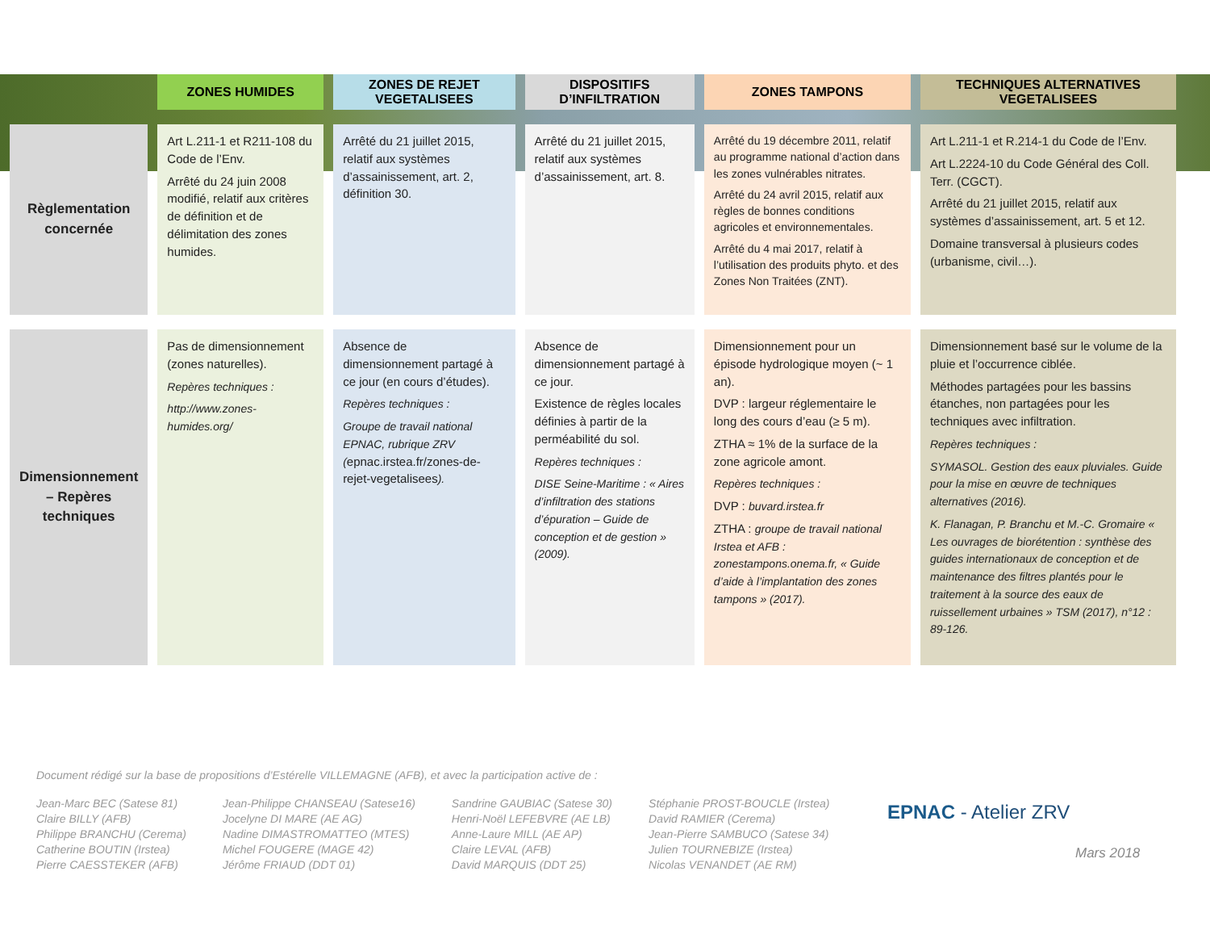| | ZONES HUMIDES | ZONES DE REJET VEGETALISEES | DISPOSITIFS D’INFILTRATION | ZONES TAMPONS | TECHNIQUES ALTERNATIVES VEGETALISEES |
| --- | --- | --- | --- | --- | --- |
| Règlementation concernée | Art L.211-1 et R211-108 du Code de l’Env. Arrêté du 24 juin 2008 modifié, relatif aux critères de définition et de délimitation des zones humides. | Arrêté du 21 juillet 2015, relatif aux systèmes d’assainissement, art. 2, définition 30. | Arrêté du 21 juillet 2015, relatif aux systèmes d’assainissement, art. 8. | Arrêté du 19 décembre 2011, relatif au programme national d’action dans les zones vulnérables nitrates. Arrêté du 24 avril 2015, relatif aux règles de bonnes conditions agricoles et environnementales. Arrêté du 4 mai 2017, relatif à l’utilisation des produits phyto. et des Zones Non Traitées (ZNT). | Art L.211-1 et R.214-1 du Code de l’Env. Art L.2224-10 du Code Général des Coll. Terr. (CGCT). Arrêté du 21 juillet 2015, relatif aux systèmes d’assainissement, art. 5 et 12. Domaine transversal à plusieurs codes (urbanisme, civil…). |
| Dimensionnement – Repères techniques | Pas de dimensionnement (zones naturelles). Repères techniques : http://www.zones-humides.org/ | Absence de dimensionnement partagé à ce jour (en cours d’études). Repères techniques : Groupe de travail national EPNAC, rubrique ZRV ( epnac.irstea.fr/zones-de-rejet-vegetalisees ). | Absence de dimensionnement partagé à ce jour. Existence de règles locales définies à partir de la perméabilité du sol. Repères techniques : DISE Seine-Maritime : « Aires d’infiltration des stations d’épuration – Guide de conception et de gestion » (2009). | Dimensionnement pour un épisode hydrologique moyen (~ 1 an). DVP : largeur réglementaire le long des cours d’eau (≥ 5 m). ZTHA ≈ 1% de la surface de la zone agricole amont. Repères techniques : DVP : buvard.irstea.fr ZTHA : groupe de travail national Irstea et AFB : zonestampons.onema.fr, « Guide d’aide à l’implantation des zones tampons » (2017). | Dimensionnement basé sur le volume de la pluie et l’occurrence ciblée. Méthodes partagées pour les bassins étanches, non partagées pour les techniques avec infiltration. Repères techniques : SYMASOL. Gestion des eaux pluviales. Guide pour la mise en œuvre de techniques alternatives (2016). K. Flanagan, P. Branchu et M.-C. Gromaire « Les ouvrages de biorétention : synthèse des guides internationaux de conception et de maintenance des filtres plantés pour le traitement à la source des eaux de ruissellement urbaines » TSM (2017), n°12 : 89-126. |
Document rédigé sur la base de propositions d’Estérelle VILLEMAGNE (AFB), et avec la participation active de :
Jean-Marc BEC (Satese 81)
Claire BILLY (AFB)
Philippe BRANCHU (Cerema)
Catherine BOUTIN (Irstea)
Pierre CAESSTEKER (AFB)
Jean-Philippe CHANSEAU (Satese16)
Jocelyne DI MARE (AE AG)
Nadine DIMASTROMATTEO (MTES)
Michel FOUGERE (MAGE 42)
Jérôme FRIAUD (DDT 01)
Sandrine GAUBIAC (Satese 30)
Henri-Noël LEFEBVRE (AE LB)
Anne-Laure MILL (AE AP)
Claire LEVAL (AFB)
David MARQUIS (DDT 25)
Stéphanie PROST-BOUCLE (Irstea)
David RAMIER (Cerema)
Jean-Pierre SAMBUCO (Satese 34)
Julien TOURNEBIZE (Irstea)
Nicolas VENANDET (AE RM)
EPNAC - Atelier ZRV
Mars 2018